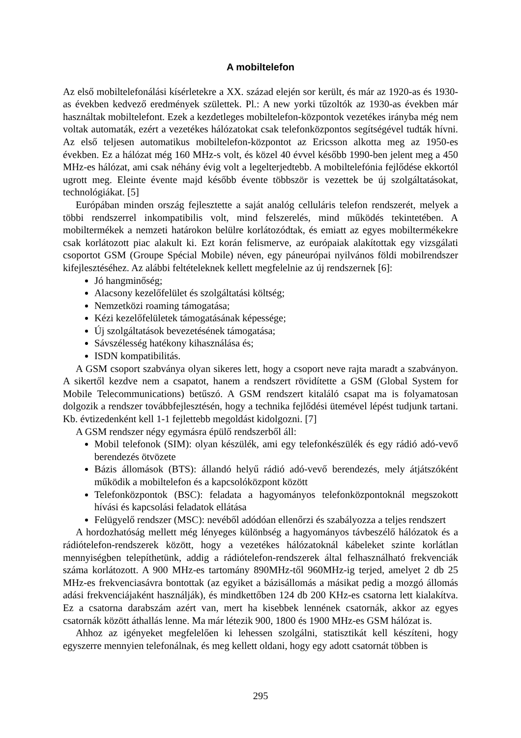A mobiltelefon
Az első mobiltelefonálási kísérletekre a XX. század elején sor került, és már az 1920-as és 1930-as években kedvező eredmények születtek. Pl.: A new yorki tűzoltók az 1930-as években már használtak mobiltelefont. Ezek a kezdetleges mobiltelefon-központok vezetékes irányba még nem voltak automaták, ezért a vezetékes hálózatokat csak telefonközpontos segítségével tudták hívni. Az első teljesen automatikus mobiltelefon-központot az Ericsson alkotta meg az 1950-es években. Ez a hálózat még 160 MHz-s volt, és közel 40 évvel később 1990-ben jelent meg a 450 MHz-es hálózat, ami csak néhány évig volt a legelterjedtebb. A mobiltelefónia fejlődése ekkortól ugrott meg. Eleinte évente majd később évente többször is vezettek be új szolgáltatásokat, technológiákat. [5]
Európában minden ország fejlesztette a saját analóg celluláris telefon rendszerét, melyek a többi rendszerrel inkompatibilis volt, mind felszerelés, mind működés tekintetében. A mobiltermékek a nemzeti határokon belülre korlátozódtak, és emiatt az egyes mobiltermékekre csak korlátozott piac alakult ki. Ezt korán felismerve, az európaiak alakítottak egy vizsgálati csoportot GSM (Groupe Spécial Mobile) néven, egy páneurópai nyilvános földi mobilrendszer kifejlesztéséhez. Az alábbi feltételeknek kellett megfelelnie az új rendszernek [6]:
Jó hangminőség;
Alacsony kezelőfelület és szolgáltatási költség;
Nemzetközi roaming támogatása;
Kézi kezelőfelületek támogatásának képessége;
Új szolgáltatások bevezetésének támogatása;
Sávszélesség hatékony kihasználása és;
ISDN kompatibilitás.
A GSM csoport szabványa olyan sikeres lett, hogy a csoport neve rajta maradt a szabványon. A sikertől kezdve nem a csapatot, hanem a rendszert rövidítette a GSM (Global System for Mobile Telecommunications) betűszó. A GSM rendszert kitaláló csapat ma is folyamatosan dolgozik a rendszer továbbfejlesztésén, hogy a technika fejlődési ütemével lépést tudjunk tartani. Kb. évtizedenként kell 1-1 fejlettebb megoldást kidolgozni. [7]
A GSM rendszer négy egymásra épülő rendszerből áll:
Mobil telefonok (SIM): olyan készülék, ami egy telefonkészülék és egy rádió adó-vevő berendezés ötvözete
Bázis állomások (BTS): állandó helyű rádió adó-vevő berendezés, mely átjátszóként működik a mobiltelefon és a kapcsolóközpont között
Telefonközpontok (BSC): feladata a hagyományos telefonközpontoknál megszokott hívási és kapcsolási feladatok ellátása
Felügyelő rendszer (MSC): nevéből adódóan ellenőrzi és szabályozza a teljes rendszert
A hordozhatóság mellett még lényeges különbség a hagyományos távbeszélő hálózatok és a rádiótelefon-rendszerek között, hogy a vezetékes hálózatoknál kábeleket szinte korlátlan mennyiségben telepíthetünk, addig a rádiótelefon-rendszerek által felhasználható frekvenciák száma korlátozott. A 900 MHz-es tartomány 890MHz-től 960MHz-ig terjed, amelyet 2 db 25 MHz-es frekvenciasávra bontottak (az egyiket a bázisállomás a másikat pedig a mozgó állomás adási frekvenciájaként használják), és mindkettőben 124 db 200 KHz-es csatorna lett kialakítva. Ez a csatorna darabszám azért van, mert ha kisebbek lennének csatornák, akkor az egyes csatornák között áthallás lenne. Ma már létezik 900, 1800 és 1900 MHz-es GSM hálózat is.
Ahhoz az igényeket megfelelően ki lehessen szolgálni, statisztikát kell készíteni, hogy egyszerre mennyien telefonálnak, és meg kellett oldani, hogy egy adott csatornát többen is
295